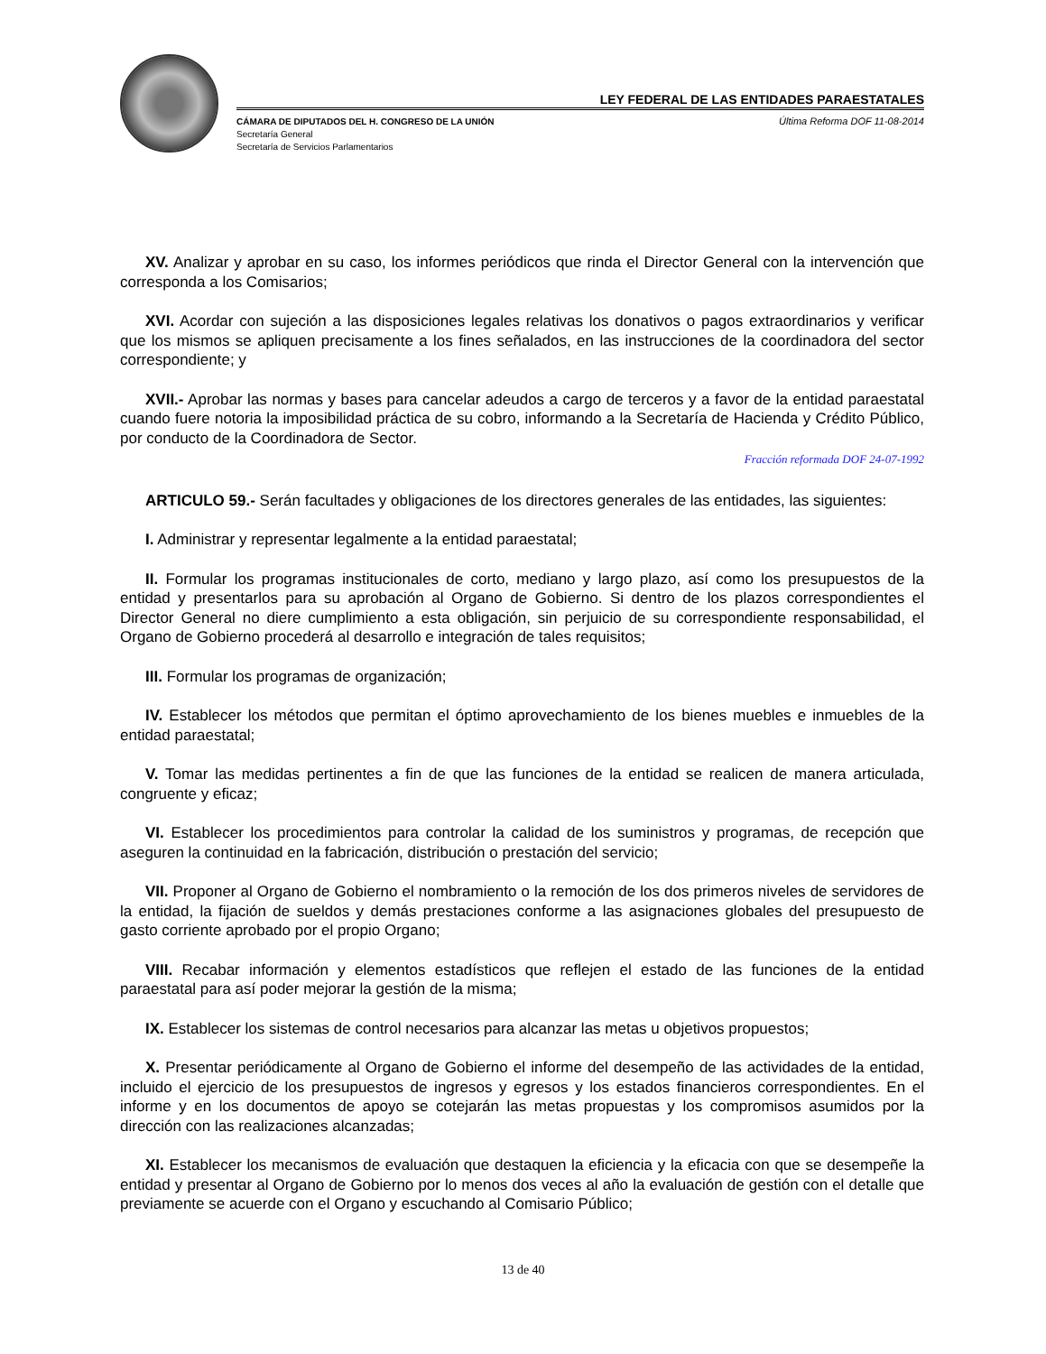LEY FEDERAL DE LAS ENTIDADES PARAESTATALES
CÁMARA DE DIPUTADOS DEL H. CONGRESO DE LA UNIÓN
Secretaría General
Secretaría de Servicios Parlamentarios
Última Reforma DOF 11-08-2014
XV. Analizar y aprobar en su caso, los informes periódicos que rinda el Director General con la intervención que corresponda a los Comisarios;
XVI. Acordar con sujeción a las disposiciones legales relativas los donativos o pagos extraordinarios y verificar que los mismos se apliquen precisamente a los fines señalados, en las instrucciones de la coordinadora del sector correspondiente; y
XVII.- Aprobar las normas y bases para cancelar adeudos a cargo de terceros y a favor de la entidad paraestatal cuando fuere notoria la imposibilidad práctica de su cobro, informando a la Secretaría de Hacienda y Crédito Público, por conducto de la Coordinadora de Sector.
Fracción reformada DOF 24-07-1992
ARTICULO 59.- Serán facultades y obligaciones de los directores generales de las entidades, las siguientes:
I. Administrar y representar legalmente a la entidad paraestatal;
II. Formular los programas institucionales de corto, mediano y largo plazo, así como los presupuestos de la entidad y presentarlos para su aprobación al Organo de Gobierno. Si dentro de los plazos correspondientes el Director General no diere cumplimiento a esta obligación, sin perjuicio de su correspondiente responsabilidad, el Organo de Gobierno procederá al desarrollo e integración de tales requisitos;
III. Formular los programas de organización;
IV. Establecer los métodos que permitan el óptimo aprovechamiento de los bienes muebles e inmuebles de la entidad paraestatal;
V. Tomar las medidas pertinentes a fin de que las funciones de la entidad se realicen de manera articulada, congruente y eficaz;
VI. Establecer los procedimientos para controlar la calidad de los suministros y programas, de recepción que aseguren la continuidad en la fabricación, distribución o prestación del servicio;
VII. Proponer al Organo de Gobierno el nombramiento o la remoción de los dos primeros niveles de servidores de la entidad, la fijación de sueldos y demás prestaciones conforme a las asignaciones globales del presupuesto de gasto corriente aprobado por el propio Organo;
VIII. Recabar información y elementos estadísticos que reflejen el estado de las funciones de la entidad paraestatal para así poder mejorar la gestión de la misma;
IX. Establecer los sistemas de control necesarios para alcanzar las metas u objetivos propuestos;
X. Presentar periódicamente al Organo de Gobierno el informe del desempeño de las actividades de la entidad, incluido el ejercicio de los presupuestos de ingresos y egresos y los estados financieros correspondientes. En el informe y en los documentos de apoyo se cotejarán las metas propuestas y los compromisos asumidos por la dirección con las realizaciones alcanzadas;
XI. Establecer los mecanismos de evaluación que destaquen la eficiencia y la eficacia con que se desempeñe la entidad y presentar al Organo de Gobierno por lo menos dos veces al año la evaluación de gestión con el detalle que previamente se acuerde con el Organo y escuchando al Comisario Público;
13 de 40